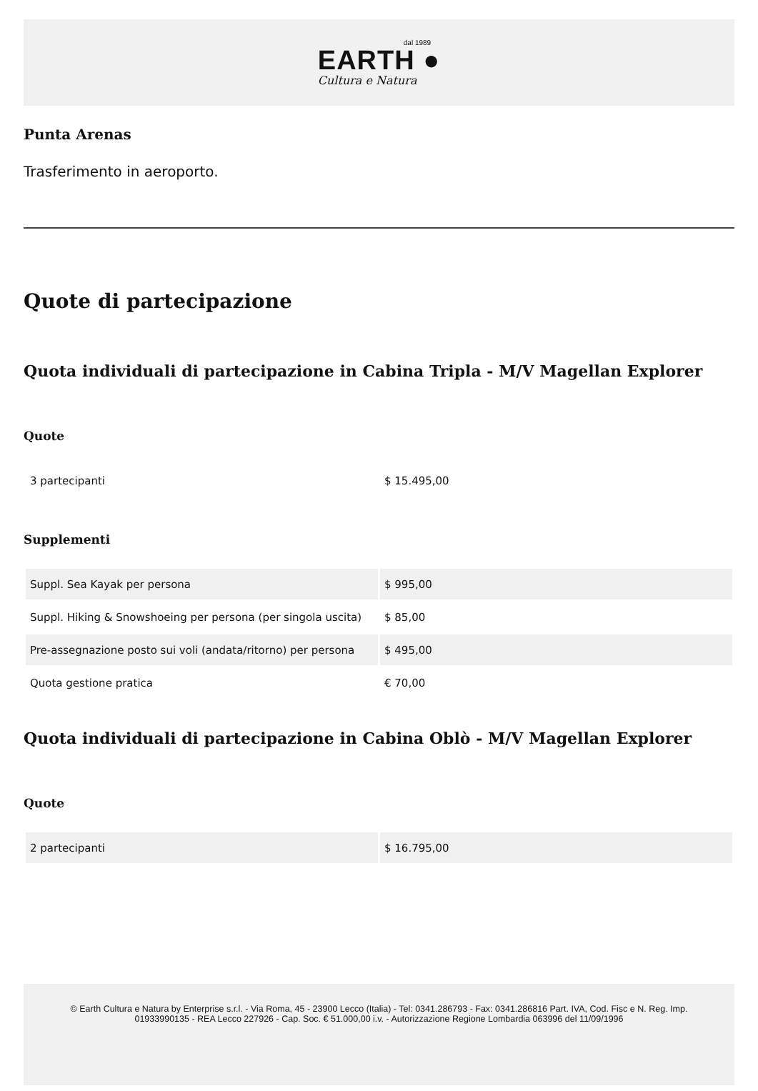dal 1989
EARTH ●
Cultura e Natura
Punta Arenas
Trasferimento in aeroporto.
Quote di partecipazione
Quota individuali di partecipazione in Cabina Tripla - M/V Magellan Explorer
Quote
| 3 partecipanti | $ 15.495,00 |
Supplementi
| Suppl. Sea Kayak per persona | $ 995,00 |
| Suppl. Hiking & Snowshoeing per persona (per singola uscita) | $ 85,00 |
| Pre-assegnazione posto sui voli (andata/ritorno) per persona | $ 495,00 |
| Quota gestione pratica | € 70,00 |
Quota individuali di partecipazione in Cabina Oblò - M/V Magellan Explorer
Quote
| 2 partecipanti | $ 16.795,00 |
© Earth Cultura e Natura by Enterprise s.r.l. - Via Roma, 45 - 23900 Lecco (Italia) - Tel: 0341.286793 - Fax: 0341.286816 Part. IVA, Cod. Fisc e N. Reg. Imp. 01933990135 - REA Lecco 227926 - Cap. Soc. € 51.000,00 i.v. - Autorizzazione Regione Lombardia 063996 del 11/09/1996